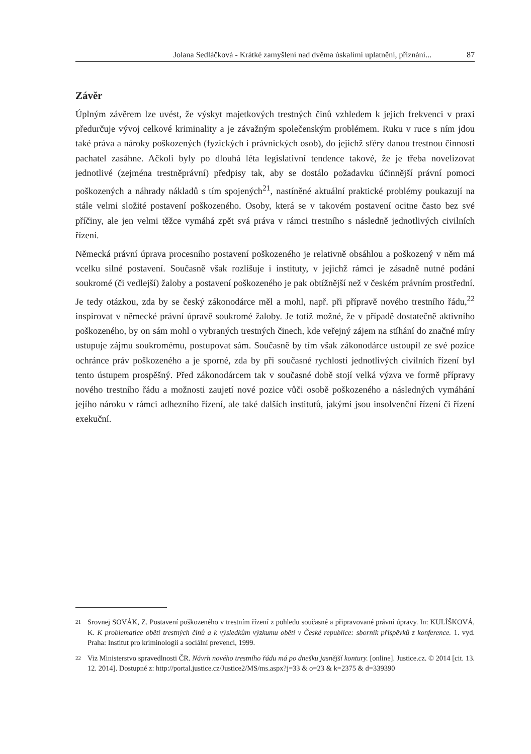Jolana Sedláčková - Krátké zamyšlení nad dvěma úskalími uplatnění, přiznání... 87
Závěr
Úplným závěrem lze uvést, že výskyt majetkových trestných činů vzhledem k jejich frekvenci v praxi předurčuje vývoj celkové kriminality a je závažným společenským problémem. Ruku v ruce s ním jdou také práva a nároky poškozených (fyzických i právnických osob), do jejichž sféry danou trestnou činností pachatel zasáhne. Ačkoli byly po dlouhá léta legislativní tendence takové, že je třeba novelizovat jednotlivé (zejména trestněprávní) předpisy tak, aby se dostálo požadavku účinnější právní pomoci poškozených a náhrady nákladů s tím spojených<sup>21</sup>, nastíněné aktuální praktické problémy poukazují na stále velmi složité postavení poškozeného. Osoby, která se v takovém postavení ocitne často bez své příčiny, ale jen velmi těžce vymáhá zpět svá práva v rámci trestního s následně jednotlivých civilních řízení.
Německá právní úprava procesního postavení poškozeného je relativně obsáhlou a poškozený v něm má vcelku silné postavení. Současně však rozlišuje i instituty, v jejichž rámci je zásadně nutné podání soukromé (či vedlejší) žaloby a postavení poškozeného je pak obtížnější než v českém právním prostřední. Je tedy otázkou, zda by se český zákonodárce měl a mohl, např. při přípravě nového trestního řádu,<sup>22</sup> inspirovat v německé právní úpravě soukromé žaloby. Je totiž možné, že v případě dostatečně aktivního poškozeného, by on sám mohl o vybraných trestných činech, kde veřejný zájem na stíhání do značné míry ustupuje zájmu soukromému, postupovat sám. Současně by tím však zákonodárce ustoupil ze své pozice ochránce práv poškozeného a je sporné, zda by při současné rychlosti jednotlivých civilních řízení byl tento ústupem prospěšný. Před zákonodárcem tak v současné době stojí velká výzva ve formě přípravy nového trestního řádu a možnosti zaujetí nové pozice vůči osobě poškozeného a následných vymáhání jejího nároku v rámci adhezního řízení, ale také dalších institutů, jakými jsou insolvenční řízení či řízení exekuční.
21 Srovnej SOVÁK, Z. Postavení poškozeného v trestním řízení z pohledu současné a připravované právní úpravy. In: KULÍŠKOVÁ, K. K problematice obětí trestných činů a k výsledkům výzkumu obětí v České republice: sborník příspěvků z konference. 1. vyd. Praha: Institut pro kriminologii a sociální prevenci, 1999.
22 Viz Ministerstvo spravedlnosti ČR. Návrh nového trestního řádu má po dnešku jasnější kontury. [online]. Justice.cz. © 2014 [cit. 13. 12. 2014]. Dostupné z: http://portal.justice.cz/Justice2/MS/ms.aspx?j=33 & o=23 & k=2375 & d=339390